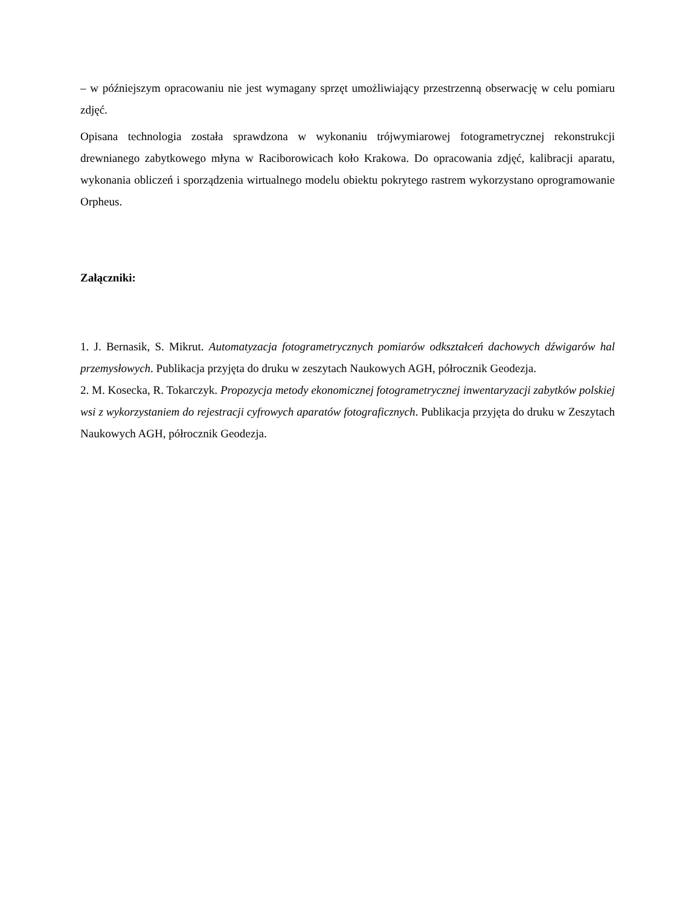– w późniejszym opracowaniu nie jest wymagany sprzęt umożliwiający przestrzenną obserwację w celu pomiaru zdjęć.
Opisana technologia została sprawdzona w wykonaniu trójwymiarowej fotogrametrycznej rekonstrukcji drewnianego zabytkowego młyna w Raciborowicach koło Krakowa. Do opracowania zdjęć, kalibracji aparatu, wykonania obliczeń i sporządzenia wirtualnego modelu obiektu pokrytego rastrem wykorzystano oprogramowanie Orpheus.
Załączniki:
1. J. Bernasik, S. Mikrut. Automatyzacja fotogrametrycznych pomiarów odkształceń dachowych dźwigarów hal przemysłowych. Publikacja przyjęta do druku w zeszytach Naukowych AGH, półrocznik Geodezja.
2. M. Kosecka, R. Tokarczyk. Propozycja metody ekonomicznej fotogrametrycznej inwentaryzacji zabytków polskiej wsi z wykorzystaniem do rejestracji cyfrowych aparatów fotograficznych. Publikacja przyjęta do druku w Zeszytach Naukowych AGH, półrocznik Geodezja.